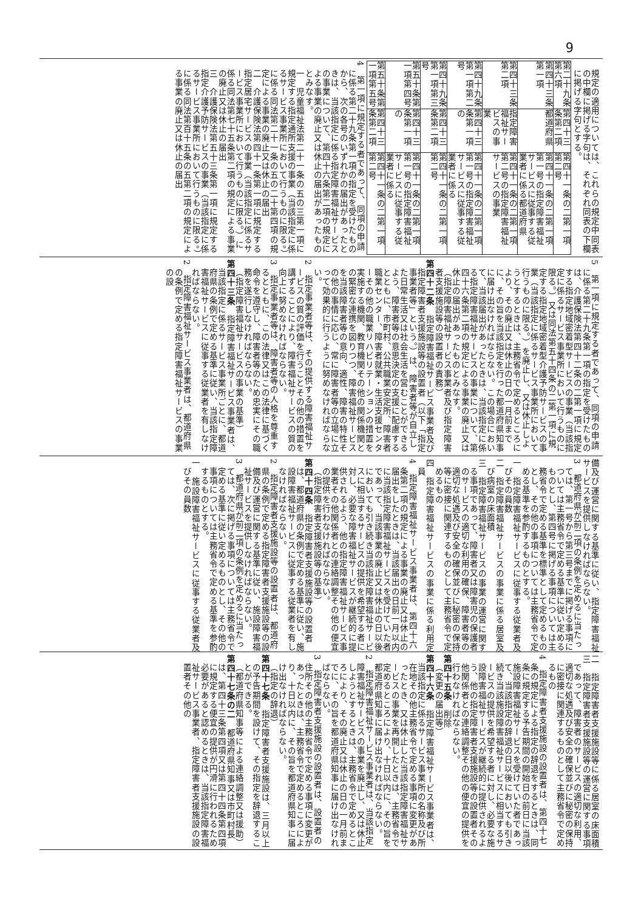9
規定の適用については、これらの規定中同表の中欄に掲げる字句は、それぞれ同表の下欄に掲げる字句とする。
| 第二十九条第六項 | 第四十三条第二項 | 第四十一条の二第一項第二号 |
| 第四十三条第一項 | 都道府県 | 第四十一条の二第一項第一号の指定障害福祉サービスに従事する従業者に係る都道府県 |
| 第四十三条第二項 | 指定障害福祉サービスの事業 | 第四十一条の二第一項第二号の指定障害福祉サービスの事業 |
| 第四十九条第一項第二号 | 第四十三条第一項の | 第四十一条の二第一項第一号の指定障害福祉サービスに従事する従業者に係る |
| 第四十九条第一項第三号 | 第四十三条第二項 | 第四十一条の二第一項第二号 |
| 第五十条第一項第四号 | 第四十三条第一項の | 第四十一条の二第一項第一号の指定障害福祉サービスに従事する従業者に係る |
| 第五十条第一項第五号 | 第四十三条第二項 | 第四十一条の二第一項第二号 |
4　第一項に規定する者であって、同項の申請に係る第二十九条第一項の指定を受けたものから、次の各号のいずれかの届出があったときは、当該指定に係る指定障害福祉サービスの事業について、第四十六条第二項の規定による事業の廃止又は休止の届出があったものとみなす。
一　児童福祉法第二十一条の五の三第一項に規定する指定通所支援の事業（当該指定に係るサービス事業所において行うものに限る。）に係る同法第二十一条の五の二十第四項の規定による事業の廃止又は休止の届出
二　介護保険法第四十一条第一項に規定する指定居宅サービスの事業（当該指定に係るサービス事業所において行うものに限る。）に係る同法第七十五条第二項の規定による事業の廃止又は休止の届出
三　介護保険法第五十三条第一項に規定する指定介護予防サービスの事業（当該指定に係るサービス事業所において行うものに限る。）に係る同法第百十五条の五第二項の規定による事業の廃止又は休止の届出
5　第一項に規定する者であって、同項の申請に係る第二十九条第一項の指定を受けたものは、介護保険法第四十二条の二第一項に規定する指定地域密着型サービスの事業（当該指定に係るサービス事業所において行うものに限る。）又は同法第五十四条の二第一項に規定する指定地域密着型介護予防サービスの事業（当該指定に係るサービス事業所において行うものに限る。）を廃止し、又は休止しようとするときは、主務省令で定めるところにより、その廃止又は休止の日の一月前までに、その旨を当該指定を行った都道府県知事に届け出なければならない。この場合において、当該届出があったときは、当該指定に係る指定障害福祉サービスの事業について、第四十六条第二項の規定による事業の廃止又は休止の届出があったものとみなす。
（指定障害福祉サービス事業者及び指定障害者支援施設等の設置者の責務）
第四十二条　指定障害福祉サービス事業者及び指定障害者支援施設等の設置者（以下「指定事業者等」という。）は、障害者等が自立した日常生活又は社会生活を営むことができるよう、障害者等の意思決定の支援に配慮するとともに、市町村、公共職業安定所、障害者職業センター、障害者就業・生活支援センターその他の職業リハビリテーションの措置を実施する機関、教育機関その他の関係機関との緊密な連携を図りつつ、障害福祉サービスを当該障害者等の意向、適性、障害の特性その他の事情に応じ、常に障害者等の立場に立って効果的に行うように努めなければならない。
2　指定事業者等は、その提供する障害福祉サービスの質の評価を行うことその他の措置を講ずることにより、障害福祉サービスの質の向上に努めなければならない。
3　指定事業者等は、障害者等の人格を尊重するとともに、この法律又はこの法律に基づく命令を遵守し、障害者等のため忠実にその職務を遂行しなければならない。
（指定障害福祉サービスの事業の基準）
第四十三条　指定障害福祉サービス事業者は、当該指定に係るサービス事業所ごとに、都道府県の条例で定める基準に従い、当該指定障害福祉サービスに従事する従業者を有しなければならない。
2　指定障害福祉サービス事業者は、都道府県の条例で定める指定障害福祉サービスの事業の設
備及び運営に関する基準に従い、指定障害福祉サービスを提供しなければならない。
3　都道府県が前二項の条例を定めるに当たっては、第一号から第三号までに掲げる事項については主務省令で定める基準に従い定めるものとし、第四号に掲げる事項については主務省令で定める基準を標準として定めるものとし、その他の事項については主務省令で定める基準を参酌するものとする。
一　指定障害福祉サービスに従事する従業者及びその員数
二　指定障害福祉サービスの事業に係る居室及び病室の床面積
三　指定障害福祉サービスの事業の運営に関する事項であって、障害者又は障害児の保護者のサービスの適切な利用の確保、障害者等の適切な処遇及び安全の確保並びに秘密の保持等に密接に関連するものとして主務省令で定めるもの
四　指定障害福祉サービスの事業に係る利用定員
4　指定障害福祉サービス事業者は、第四十六条第二項の規定による事業の廃止又は休止の届出をしたときは、当該届出の日前一月以内に当該指定障害福祉サービスを受けていた者であって、当該事業の廃止又は休止の日以後においても引き続き当該指定障害福祉サービスに相当するサービスの提供を希望する者に対し、必要な障害福祉サービスが継続的に提供されるよう、他の指定障害福祉サービス事業者その他関係者との連絡調整その他の便宜の提供を行わなければならない。
（指定障害者支援施設等の基準）
第四十四条　指定障害者支援施設等の設置者は、都道府県の条例で定める基準に従い、施設障害福祉サービスに従事する従業者を有しなければならない。
2　指定障害者支援施設等の設置者は、都道府県の条例で定める指定障害者支援施設等の設備及び運営に関する基準に従い、施設障害福祉サービスを提供しなければならない。
3　都道府県が前二項の条例を定めるに当たっては、次に掲げる事項については主務省令で定める基準に従い定めるものとし、その他の事項については主務省令で定める基準を参酌するものとする。
一　施設障害福祉サービスに従事する従業者及びその員数
二　指定障害者支援施設等に係る居室の床面積
三　指定障害者支援施設等の運営に関する事項であって、障害者のサービスの適切な利用、適切な処遇及び安全の確保並びに秘密の保持に密接に関連するものとして主務省令で定めるもの
4　指定障害者支援施設の設置者は、第四十七条の規定による指定の辞退をするときは、同条に規定する予告期間の開始日の前日に当該施設障害福祉サービスを受けていた者であって、当該指定の辞退の日以後においても引き続き当該施設障害福祉サービスに相当するサービスの提供を希望する者に対し、必要な施設障害福祉サービスが継続的に提供されるよう、他の指定障害者支援施設等の設置者その他関係者との連絡調整その他の便宜の提供を行わなければならない。
第四十五条　削除
（変更の届出等）
第四十六条　指定障害福祉サービス事業者は、当該指定に係るサービス事業所の名称及び所在地その他主務省令で定める事項に変更があったとき、又は休止した当該指定障害福祉サービスの事業を再開したときは、主務省令で定めるところにより、十日以内に、その旨を都道府県知事に届け出なければならない。
2　指定障害福祉サービス事業者は、当該指定障害福祉サービスの事業を廃止し、又は休止しようとするときは、主務省令で定めるところにより、その廃止又は休止の日の一月前までに、その旨を都道府県知事に届け出なければならない。
3　指定障害者支援施設の設置者は、設置者の住所その他の主務省令で定める事項に変更があったときは、主務省令で定めるところにより、十日以内に、その旨を都道府県知事に届け出なければならない。
（指定の辞退）
第四十七条　指定障害者支援施設は、三月以上の予告期間を設けて、その指定を辞退することができる。
（都道府県知事等による連絡調整又は援助）
第四十七条の二　都道府県知事又は市町村長は、第四十三条第四項又は第四十四条第四項に規定する便宜の提供が円滑に行われるため必要があると認めるときは、当該指定障害福祉サービス事業者、指定障害者支援施設の設置者その他の